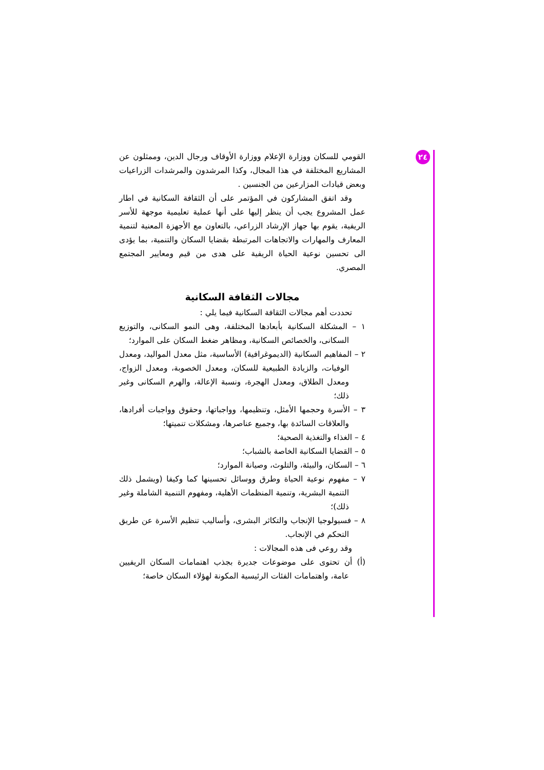٢٤
القومي للسكان ووزارة الإعلام ووزارة الأوقاف ورجال الدين، وممثلون عن المشاريع المختلفة في هذا المجال، وكذا المرشدون والمرشدات الزراعيات وبعض قيادات المزارعين من الجنسين .
وقد اتفق المشاركون في المؤتمر على أن الثقافة السكانية في اطار عمل المشروع يجب أن ينظر إليها على أنها عملية تعليمية موجهة للأسر الريفية، يقوم بها جهاز الإرشاد الزراعي، بالتعاون مع الأجهزة المعنية لتنمية المعارف والمهارات والاتجاهات المرتبطة بقضايا السكان والتنمية، بما يؤدى الى تحسين نوعية الحياة الريفية على هدى من قيم ومعايير المجتمع المصري.
مجالات الثقافة السكانية
تحددت أهم مجالات الثقافة السكانية فيما يلي :
١ – المشكلة السكانية بأبعادها المختلفة، وهى النمو السكانى، والتوزيع السكانى، والخصائص السكانية، ومظاهر ضغط السكان على الموارد؛
٢ – المفاهيم السكانية (الديموغرافية) الأساسية، مثل معدل المواليد، ومعدل الوفيات، والزيادة الطبيعية للسكان، ومعدل الخصوبة، ومعدل الزواج، ومعدل الطلاق، ومعدل الهجرة، ونسبة الإعالة، والهرم السكانى وغير ذلك؛
٣ – الأسرة وحجمها الأمثل، وتنظيمها، وواجباتها، وحقوق وواجبات أفرادها، والعلاقات السائدة بها، وجميع عناصرها، ومشكلات تنميتها؛
٤ – الغذاء والتغذية الصحية؛
٥ – القضايا السكانية الخاصة بالشباب؛
٦ – السكان، والبيئة، والتلوث، وصيانة الموارد؛
٧ – مفهوم نوعية الحياة وطرق ووسائل تحسينها كما وكيفا (ويشمل ذلك التنمية البشرية، وتنمية المنظمات الأهلية، ومفهوم التنمية الشاملة وغير ذلك)؛
٨ – فسيولوجيا الإنجاب والتكاثر البشرى، وأساليب تنظيم الأسرة عن طريق التحكم في الإنجاب.
وقد روعي فى هذه المجالات :
(أ) أن تحتوى على موضوعات جديرة بجذب اهتمامات السكان الريفيين عامة، واهتمامات الفئات الرئيسية المكونة لهؤلاء السكان خاصة؛